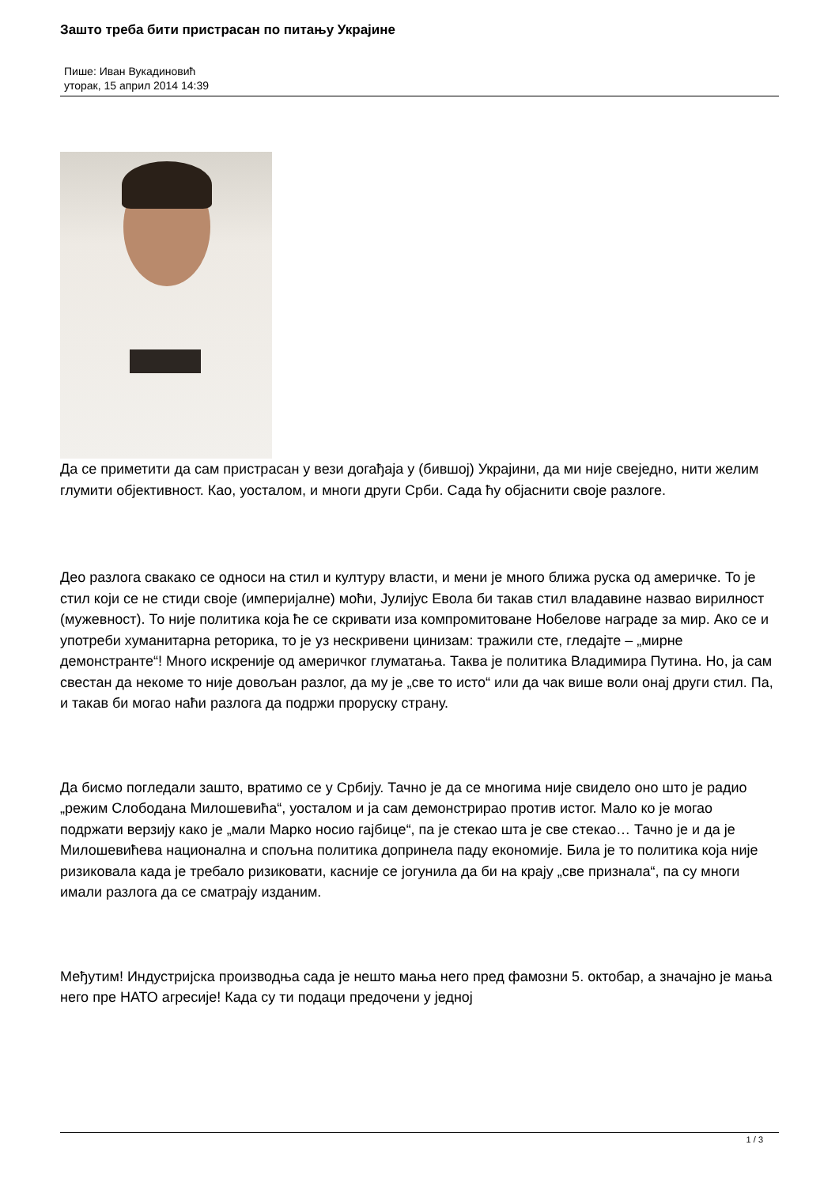Зашто треба бити пристрасан по питању Украјине
Пише: Иван Вукадиновић
уторак, 15 април 2014 14:39
Да се приметити да сам пристрасан у вези догађаја у (бившој) Украјини, да ми није свеједно, нити желим глумити објективност. Као, уосталом, и многи други Срби. Сада ћу објаснити своје разлоге.
Део разлога свакако се односи на стил и културу власти, и мени је много ближа руска од америчке. То је стил који се не стиди своје (империјалне) моћи, Јулијус Евола би такав стил владавине назвао вирилност (мужевност). То није политика која ће се скривати иза компромитоване Нобелове награде за мир. Ако се и употреби хуманитарна реторика, то је уз нескривени цинизам: тражили сте, гледајте – „мирне демонстранте“! Много искреније од америчког глуматања. Таква је политика Владимира Путина. Но, ја сам свестан да некоме то није довољан разлог, да му је „све то исто“ или да чак више воли онај други стил. Па, и такав би могао наћи разлога да подржи проруску страну.
Да бисмо погледали зашто, вратимо се у Србију. Тачно је да се многима није свидело оно што је радио „режим Слободана Милошевића“, уосталом и ја сам демонстрирао против истог. Мало ко је могао подржати верзију како је „мали Марко носио гајбице“, па је стекао шта је све стекао… Тачно је и да је Милошевићева национална и спољна политика допринела паду економије. Била је то политика која није ризиковала када је требало ризиковати, касније се јогунила да би на крају „све признала“, па су многи имали разлога да се сматрају изданим.
Међутим! Индустријска производња сада је нешто мања него пред фамозни 5. октобар, а значајно је мања него пре НАТО агресије! Када су ти подаци предочени у једној
1 / 3